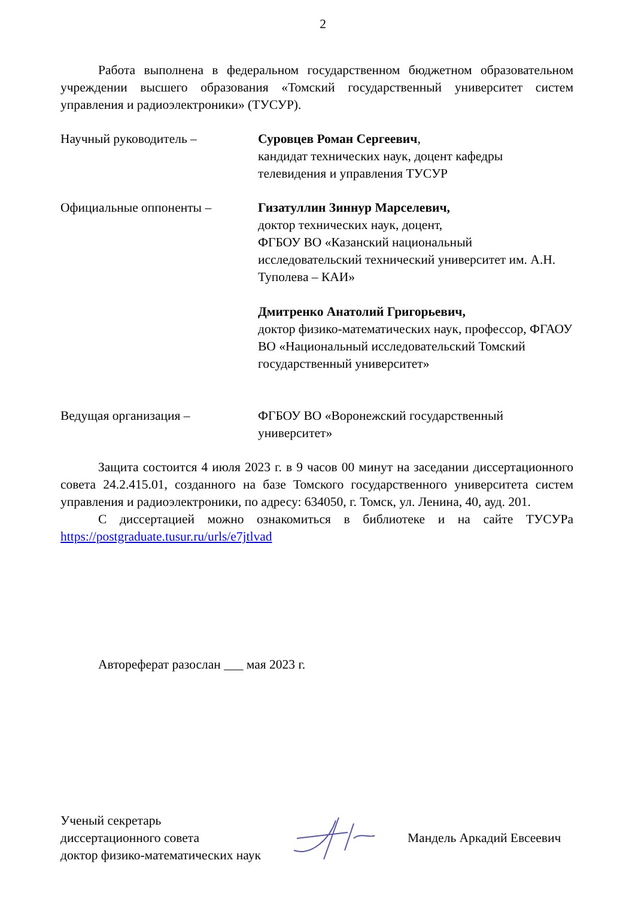2
Работа выполнена в федеральном государственном бюджетном образовательном учреждении высшего образования «Томский государственный университет систем управления и радиоэлектроники» (ТУСУР).
Научный руководитель – Суровцев Роман Сергеевич,
кандидат технических наук, доцент кафедры телевидения и управления ТУСУР
Официальные оппоненты – Гизатуллин Зиннур Марселевич,
доктор технических наук, доцент,
ФГБОУ ВО «Казанский национальный исследовательский технический университет им. А.Н. Туполева – КАИ»
Дмитренко Анатолий Григорьевич,
доктор физико-математических наук, профессор, ФГАОУ ВО «Национальный исследовательский Томский государственный университет»
Ведущая организация – ФГБОУ ВО «Воронежский государственный университет»
Защита состоится 4 июля 2023 г. в 9 часов 00 минут на заседании диссертационного совета 24.2.415.01, созданного на базе Томского государственного университета систем управления и радиоэлектроники, по адресу: 634050, г. Томск, ул. Ленина, 40, ауд. 201.
С диссертацией можно ознакомиться в библиотеке и на сайте ТУСУРа https://postgraduate.tusur.ru/urls/e7jtlvad
Автореферат разослан ___ мая 2023 г.
Ученый секретарь
диссертационного совета
доктор физико-математических наук
Мандель Аркадий Евсеевич